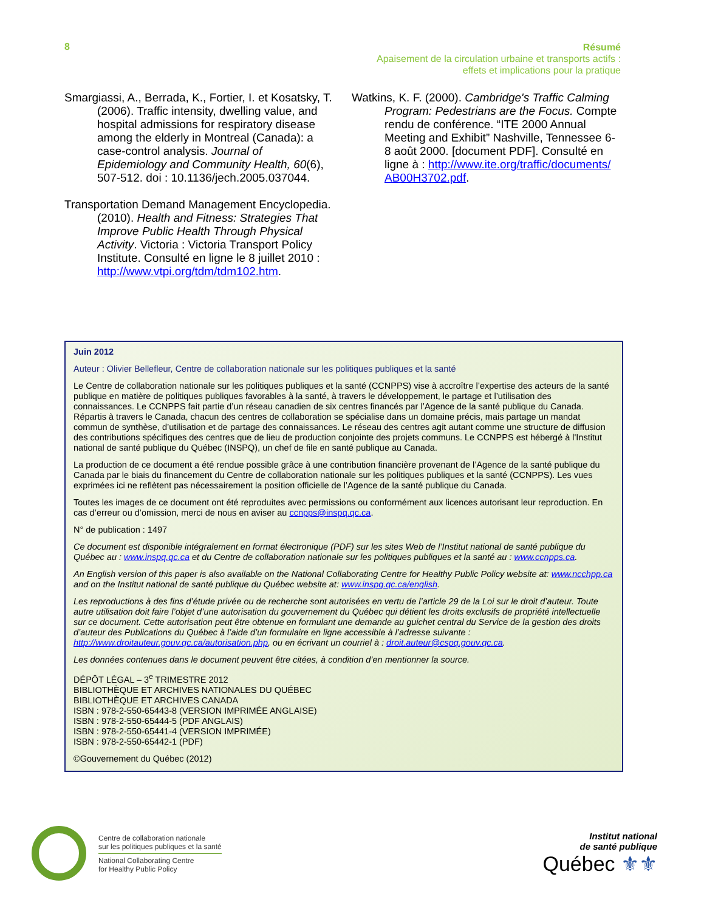8
Résumé
Apaisement de la circulation urbaine et transports actifs :
effets et implications pour la pratique
Smargiassi, A., Berrada, K., Fortier, I. et Kosatsky, T. (2006). Traffic intensity, dwelling value, and hospital admissions for respiratory disease among the elderly in Montreal (Canada): a case-control analysis. Journal of Epidemiology and Community Health, 60(6), 507-512. doi : 10.1136/jech.2005.037044.
Transportation Demand Management Encyclopedia. (2010). Health and Fitness: Strategies That Improve Public Health Through Physical Activity. Victoria : Victoria Transport Policy Institute. Consulté en ligne le 8 juillet 2010 : http://www.vtpi.org/tdm/tdm102.htm.
Watkins, K. F. (2000). Cambridge's Traffic Calming Program: Pedestrians are the Focus. Compte rendu de conférence. “ITE 2000 Annual Meeting and Exhibit” Nashville, Tennessee 6-8 août 2000. [document PDF]. Consulté en ligne à : http://www.ite.org/traffic/documents/ AB00H3702.pdf.
Juin 2012
Auteur : Olivier Bellefleur, Centre de collaboration nationale sur les politiques publiques et la santé
Le Centre de collaboration nationale sur les politiques publiques et la santé (CCNPPS) vise à accroître l’expertise des acteurs de la santé publique en matière de politiques publiques favorables à la santé, à travers le développement, le partage et l’utilisation des connaissances. Le CCNPPS fait partie d’un réseau canadien de six centres financés par l’Agence de la santé publique du Canada. Répartis à travers le Canada, chacun des centres de collaboration se spécialise dans un domaine précis, mais partage un mandat commun de synthèse, d’utilisation et de partage des connaissances. Le réseau des centres agit autant comme une structure de diffusion des contributions spécifiques des centres que de lieu de production conjointe des projets communs. Le CCNPPS est hébergé à l'Institut national de santé publique du Québec (INSPQ), un chef de file en santé publique au Canada.
La production de ce document a été rendue possible grâce à une contribution financière provenant de l’Agence de la santé publique du Canada par le biais du financement du Centre de collaboration nationale sur les politiques publiques et la santé (CCNPPS). Les vues exprimées ici ne reflètent pas nécessairement la position officielle de l’Agence de la santé publique du Canada.
Toutes les images de ce document ont été reproduites avec permissions ou conformément aux licences autorisant leur reproduction. En cas d’erreur ou d’omission, merci de nous en aviser au ccnpps@inspq.qc.ca.
N° de publication : 1497
Ce document est disponible intégralement en format électronique (PDF) sur les sites Web de l’Institut national de santé publique du Québec au : www.inspq.qc.ca et du Centre de collaboration nationale sur les politiques publiques et la santé au : www.ccnpps.ca.
An English version of this paper is also available on the National Collaborating Centre for Healthy Public Policy website at: www.ncchpp.ca and on the Institut national de santé publique du Québec website at: www.inspq.qc.ca/english.
Les reproductions à des fins d’étude privée ou de recherche sont autorisées en vertu de l’article 29 de la Loi sur le droit d’auteur. Toute autre utilisation doit faire l’objet d’une autorisation du gouvernement du Québec qui détient les droits exclusifs de propriété intellectuelle sur ce document. Cette autorisation peut être obtenue en formulant une demande au guichet central du Service de la gestion des droits d’auteur des Publications du Québec à l’aide d’un formulaire en ligne accessible à l’adresse suivante : http://www.droitauteur.gouv.qc.ca/autorisation.php, ou en écrivant un courriel à : droit.auteur@cspq.gouv.qc.ca.
Les données contenues dans le document peuvent être citées, à condition d’en mentionner la source.
DÉPÔT LÉGAL – 3<sup>e</sup> TRIMESTRE 2012
BIBLIOTHÈQUE ET ARCHIVES NATIONALES DU QUÉBEC
BIBLIOTHÈQUE ET ARCHIVES CANADA
ISBN : 978-2-550-65443-8 (VERSION IMPRIMÉE ANGLAISE)
ISBN : 978-2-550-65444-5 (PDF ANGLAIS)
ISBN : 978-2-550-65441-4 (VERSION IMPRIMÉE)
ISBN : 978-2-550-65442-1 (PDF)
©Gouvernement du Québec (2012)
Centre de collaboration nationale
sur les politiques publiques et la santé
National Collaborating Centre
for Healthy Public Policy
Institut national
de santé publique
Québec ⚜⚜